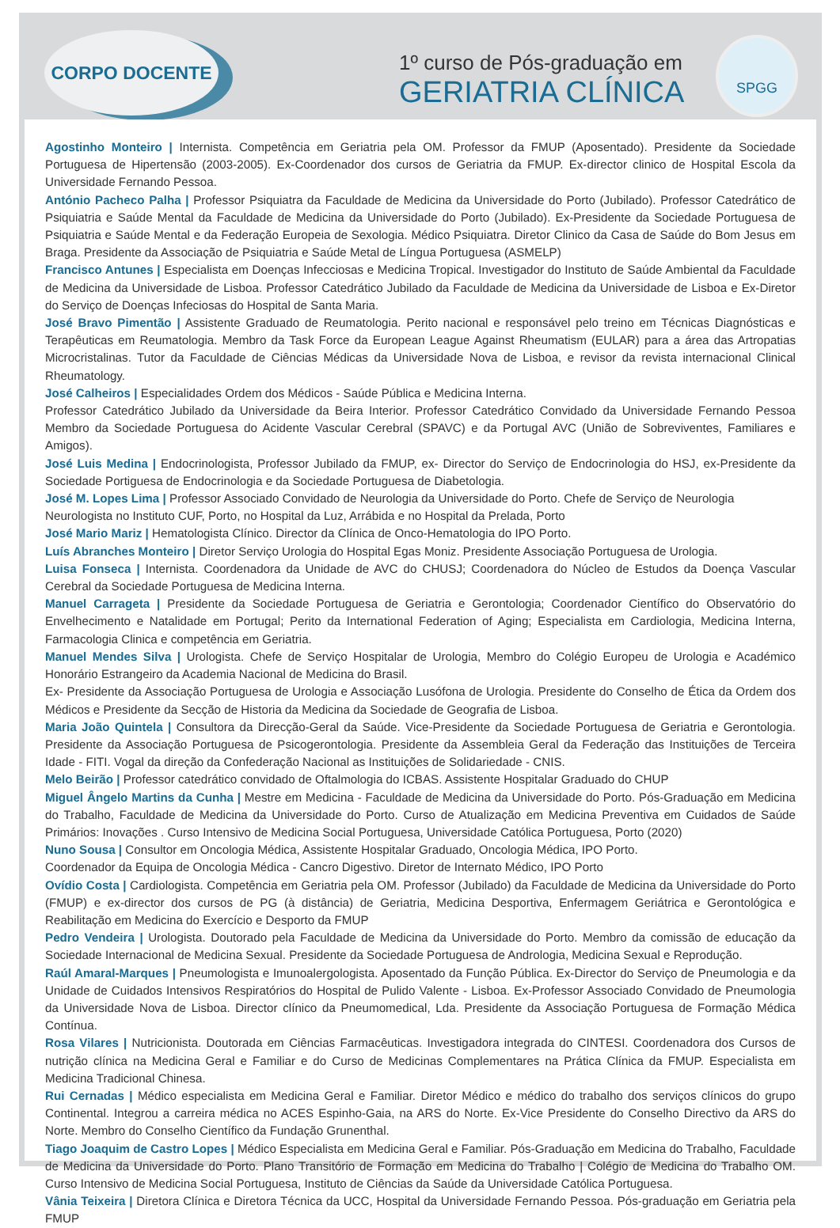CORPO DOCENTE
1º curso de Pós-graduação em
GERIATRIA CLÍNICA
SPGG
Agostinho Monteiro | Internista. Competência em Geriatria pela OM. Professor da FMUP (Aposentado). Presidente da Sociedade Portuguesa de Hipertensão (2003-2005). Ex-Coordenador dos cursos de Geriatria da FMUP. Ex-director clinico de Hospital Escola da Universidade Fernando Pessoa.
António Pacheco Palha | Professor Psiquiatra da Faculdade de Medicina da Universidade do Porto (Jubilado). Professor Catedrático de Psiquiatria e Saúde Mental da Faculdade de Medicina da Universidade do Porto (Jubilado). Ex-Presidente da Sociedade Portuguesa de Psiquiatria e Saúde Mental e da Federação Europeia de Sexologia. Médico Psiquiatra. Diretor Clinico da Casa de Saúde do Bom Jesus em Braga. Presidente da Associação de Psiquiatria e Saúde Metal de Língua Portuguesa (ASMELP)
Francisco Antunes | Especialista em Doenças Infecciosas e Medicina Tropical. Investigador do Instituto de Saúde Ambiental da Faculdade de Medicina da Universidade de Lisboa. Professor Catedrático Jubilado da Faculdade de Medicina da Universidade de Lisboa e Ex-Diretor do Serviço de Doenças Infeciosas do Hospital de Santa Maria.
José Bravo Pimentão | Assistente Graduado de Reumatologia. Perito nacional e responsável pelo treino em Técnicas Diagnósticas e Terapêuticas em Reumatologia. Membro da Task Force da European League Against Rheumatism (EULAR) para a área das Artropatias Microcristalinas. Tutor da Faculdade de Ciências Médicas da Universidade Nova de Lisboa, e revisor da revista internacional Clinical Rheumatology.
José Calheiros | Especialidades Ordem dos Médicos - Saúde Pública e Medicina Interna.
Professor Catedrático Jubilado da Universidade da Beira Interior. Professor Catedrático Convidado da Universidade Fernando Pessoa Membro da Sociedade Portuguesa do Acidente Vascular Cerebral (SPAVC) e da Portugal AVC (União de Sobreviventes, Familiares e Amigos).
José Luis Medina | Endocrinologista, Professor Jubilado da FMUP, ex- Director do Serviço de Endocrinologia do HSJ, ex-Presidente da Sociedade Portiguesa de Endocrinologia e da Sociedade Portuguesa de Diabetologia.
José M. Lopes Lima | Professor Associado Convidado de Neurologia da Universidade do Porto. Chefe de Serviço de Neurologia
Neurologista no Instituto CUF, Porto, no Hospital da Luz, Arrábida e no Hospital da Prelada, Porto
José Mario Mariz | Hematologista Clínico. Director da Clínica de Onco-Hematologia do IPO Porto.
Luís Abranches Monteiro | Diretor Serviço Urologia do Hospital Egas Moniz. Presidente Associação Portuguesa de Urologia.
Luisa Fonseca | Internista. Coordenadora da Unidade de AVC do CHUSJ; Coordenadora do Núcleo de Estudos da Doença Vascular Cerebral da Sociedade Portuguesa de Medicina Interna.
Manuel Carrageta | Presidente da Sociedade Portuguesa de Geriatria e Gerontologia; Coordenador Científico do Observatório do Envelhecimento e Natalidade em Portugal; Perito da International Federation of Aging; Especialista em Cardiologia, Medicina Interna, Farmacologia Clinica e competência em Geriatria.
Manuel Mendes Silva | Urologista. Chefe de Serviço Hospitalar de Urologia, Membro do Colégio Europeu de Urologia e Académico Honorário Estrangeiro da Academia Nacional de Medicina do Brasil.
Ex- Presidente da Associação Portuguesa de Urologia e Associação Lusófona de Urologia. Presidente do Conselho de Ética da Ordem dos Médicos e Presidente da Secção de Historia da Medicina da Sociedade de Geografia de Lisboa.
Maria João Quintela | Consultora da Direcção-Geral da Saúde. Vice-Presidente da Sociedade Portuguesa de Geriatria e Gerontologia. Presidente da Associação Portuguesa de Psicogerontologia. Presidente da Assembleia Geral da Federação das Instituições de Terceira Idade - FITI. Vogal da direção da Confederação Nacional as Instituições de Solidariedade - CNIS.
Melo Beirão | Professor catedrático convidado de Oftalmologia do ICBAS. Assistente Hospitalar Graduado do CHUP
Miguel Ângelo Martins da Cunha | Mestre em Medicina - Faculdade de Medicina da Universidade do Porto. Pós-Graduação em Medicina do Trabalho, Faculdade de Medicina da Universidade do Porto. Curso de Atualização em Medicina Preventiva em Cuidados de Saúde Primários: Inovações . Curso Intensivo de Medicina Social Portuguesa, Universidade Católica Portuguesa, Porto (2020)
Nuno Sousa | Consultor em Oncologia Médica, Assistente Hospitalar Graduado, Oncologia Médica, IPO Porto.
Coordenador da Equipa de Oncologia Médica - Cancro Digestivo. Diretor de Internato Médico, IPO Porto
Ovídio Costa | Cardiologista. Competência em Geriatria pela OM. Professor (Jubilado) da Faculdade de Medicina da Universidade do Porto (FMUP) e ex-director dos cursos de PG (à distância) de Geriatria, Medicina Desportiva, Enfermagem Geriátrica e Gerontológica e Reabilitação em Medicina do Exercício e Desporto da FMUP
Pedro Vendeira | Urologista. Doutorado pela Faculdade de Medicina da Universidade do Porto. Membro da comissão de educação da Sociedade Internacional de Medicina Sexual. Presidente da Sociedade Portuguesa de Andrologia, Medicina Sexual e Reprodução.
Raúl Amaral-Marques | Pneumologista e Imunoalergologista. Aposentado da Função Pública. Ex-Director do Serviço de Pneumologia e da Unidade de Cuidados Intensivos Respiratórios do Hospital de Pulido Valente - Lisboa. Ex-Professor Associado Convidado de Pneumologia da Universidade Nova de Lisboa. Director clínico da Pneumomedical, Lda. Presidente da Associação Portuguesa de Formação Médica Contínua.
Rosa Vilares | Nutricionista. Doutorada em Ciências Farmacêuticas. Investigadora integrada do CINTESI. Coordenadora dos Cursos de nutrição clínica na Medicina Geral e Familiar e do Curso de Medicinas Complementares na Prática Clínica da FMUP. Especialista em Medicina Tradicional Chinesa.
Rui Cernadas | Médico especialista em Medicina Geral e Familiar. Diretor Médico e médico do trabalho dos serviços clínicos do grupo Continental. Integrou a carreira médica no ACES Espinho-Gaia, na ARS do Norte. Ex-Vice Presidente do Conselho Directivo da ARS do Norte. Membro do Conselho Científico da Fundação Grunenthal.
Tiago Joaquim de Castro Lopes | Médico Especialista em Medicina Geral e Familiar. Pós-Graduação em Medicina do Trabalho, Faculdade de Medicina da Universidade do Porto. Plano Transitório de Formação em Medicina do Trabalho | Colégio de Medicina do Trabalho OM. Curso Intensivo de Medicina Social Portuguesa, Instituto de Ciências da Saúde da Universidade Católica Portuguesa.
Vânia Teixeira | Diretora Clínica e Diretora Técnica da UCC, Hospital da Universidade Fernando Pessoa. Pós-graduação em Geriatria pela FMUP